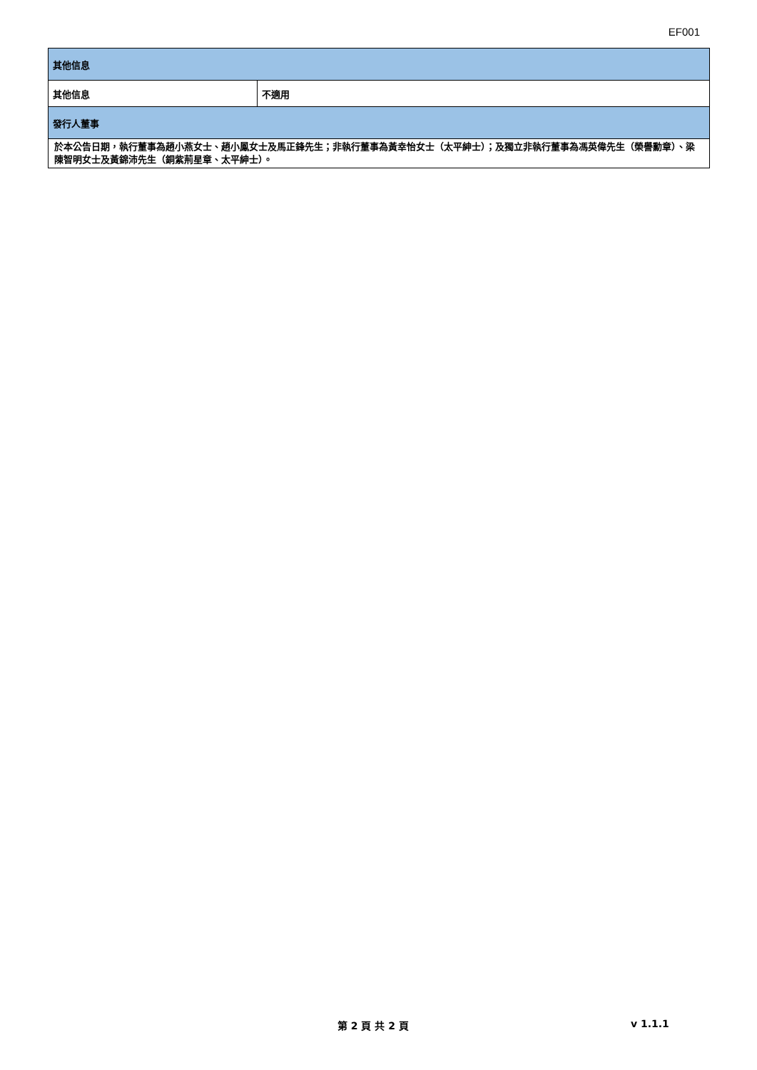EF001
| 其他信息 | |
| 其他信息 | 不適用 |
| 發行人董事 | |
| 於本公告日期，執行董事為趙小燕女士、趙小鳳女士及馬正鋒先生；非執行董事為黃幸怡女士（太平紳士）；及獨立非執行董事為馮英偉先生（榮譽勳章）、梁陳智明女士及黃錦沛先生（銅紫荊星章、太平紳士）。 | |
第 2 頁 共 2 頁 v 1.1.1